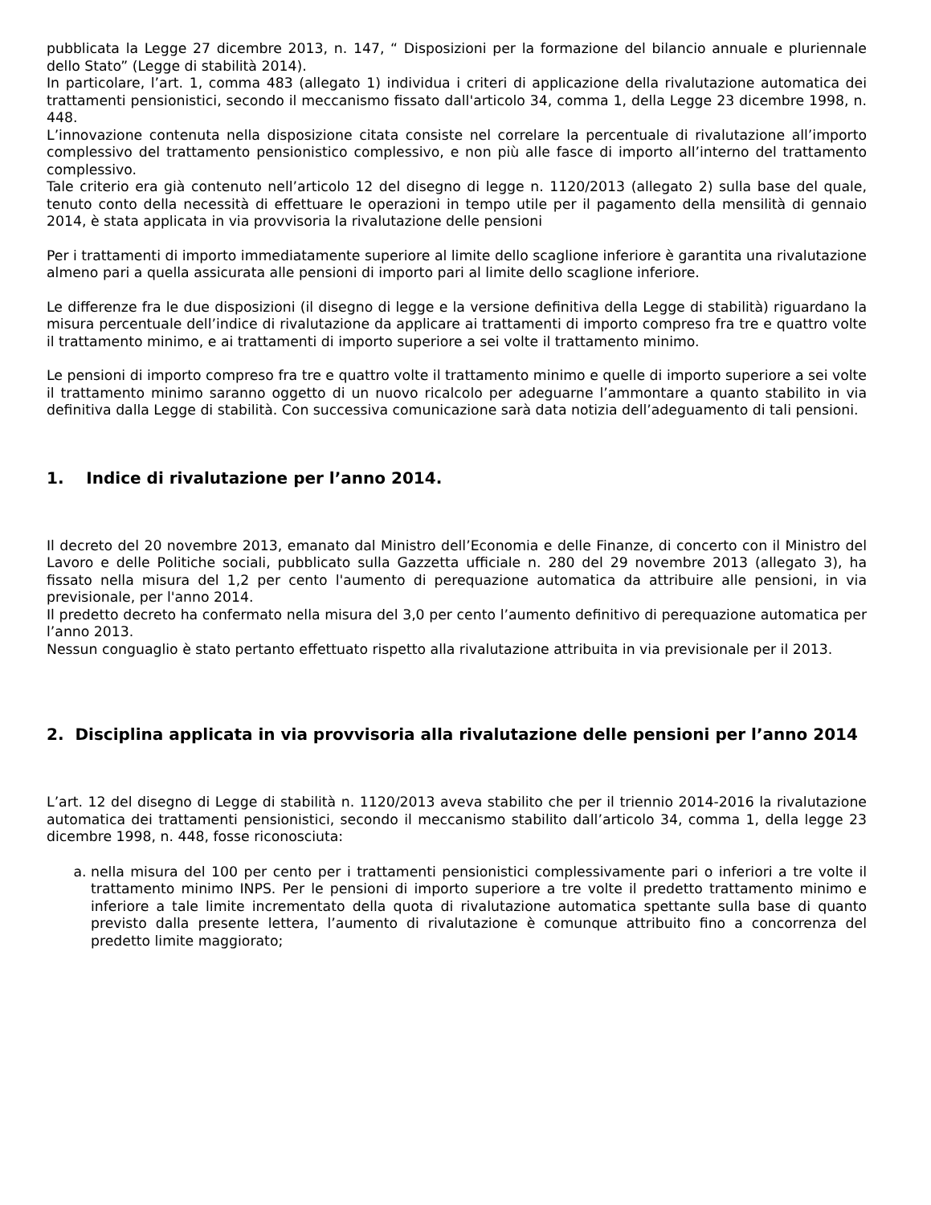pubblicata la Legge 27 dicembre 2013, n. 147, “ Disposizioni per la formazione del bilancio annuale e pluriennale dello Stato” (Legge di stabilità 2014).
In particolare, l’art. 1, comma 483 (allegato 1) individua i criteri di applicazione della rivalutazione automatica dei trattamenti pensionistici, secondo il meccanismo fissato dall'articolo 34, comma 1, della Legge 23 dicembre 1998, n. 448.
L’innovazione contenuta nella disposizione citata consiste nel correlare la percentuale di rivalutazione all’importo complessivo del trattamento pensionistico complessivo, e non più alle fasce di importo all’interno del trattamento complessivo.
Tale criterio era già contenuto nell’articolo 12 del disegno di legge n. 1120/2013 (allegato 2) sulla base del quale, tenuto conto della necessità di effettuare le operazioni in tempo utile per il pagamento della mensilità di gennaio 2014, è stata applicata in via provvisoria la rivalutazione delle pensioni
Per i trattamenti di importo immediatamente superiore al limite dello scaglione inferiore è garantita una rivalutazione almeno pari a quella assicurata alle pensioni di importo pari al limite dello scaglione inferiore.
Le differenze fra le due disposizioni (il disegno di legge e la versione definitiva della Legge di stabilità) riguardano la misura percentuale dell’indice di rivalutazione da applicare ai trattamenti di importo compreso fra tre e quattro volte il trattamento minimo, e ai trattamenti di importo superiore a sei volte il trattamento minimo.
Le pensioni di importo compreso fra tre e quattro volte il trattamento minimo e quelle di importo superiore a sei volte il trattamento minimo saranno oggetto di un nuovo ricalcolo per adeguarne l’ammontare a quanto stabilito in via definitiva dalla Legge di stabilità. Con successiva comunicazione sarà data notizia dell’adeguamento di tali pensioni.
1. Indice di rivalutazione per l’anno 2014.
Il decreto del 20 novembre 2013, emanato dal Ministro dell’Economia e delle Finanze, di concerto con il Ministro del Lavoro e delle Politiche sociali, pubblicato sulla Gazzetta ufficiale n. 280 del 29 novembre 2013 (allegato 3), ha fissato nella misura del 1,2 per cento l'aumento di perequazione automatica da attribuire alle pensioni, in via previsionale, per l'anno 2014.
Il predetto decreto ha confermato nella misura del 3,0 per cento l’aumento definitivo di perequazione automatica per l’anno 2013.
Nessun conguaglio è stato pertanto effettuato rispetto alla rivalutazione attribuita in via previsionale per il 2013.
2. Disciplina applicata in via provvisoria alla rivalutazione delle pensioni per l’anno 2014
L’art. 12 del disegno di Legge di stabilità n. 1120/2013 aveva stabilito che per il triennio 2014-2016 la rivalutazione automatica dei trattamenti pensionistici, secondo il meccanismo stabilito dall’articolo 34, comma 1, della legge 23 dicembre 1998, n. 448, fosse riconosciuta:
a. nella misura del 100 per cento per i trattamenti pensionistici complessivamente pari o inferiori a tre volte il trattamento minimo INPS. Per le pensioni di importo superiore a tre volte il predetto trattamento minimo e inferiore a tale limite incrementato della quota di rivalutazione automatica spettante sulla base di quanto previsto dalla presente lettera, l’aumento di rivalutazione è comunque attribuito fino a concorrenza del predetto limite maggiorato;